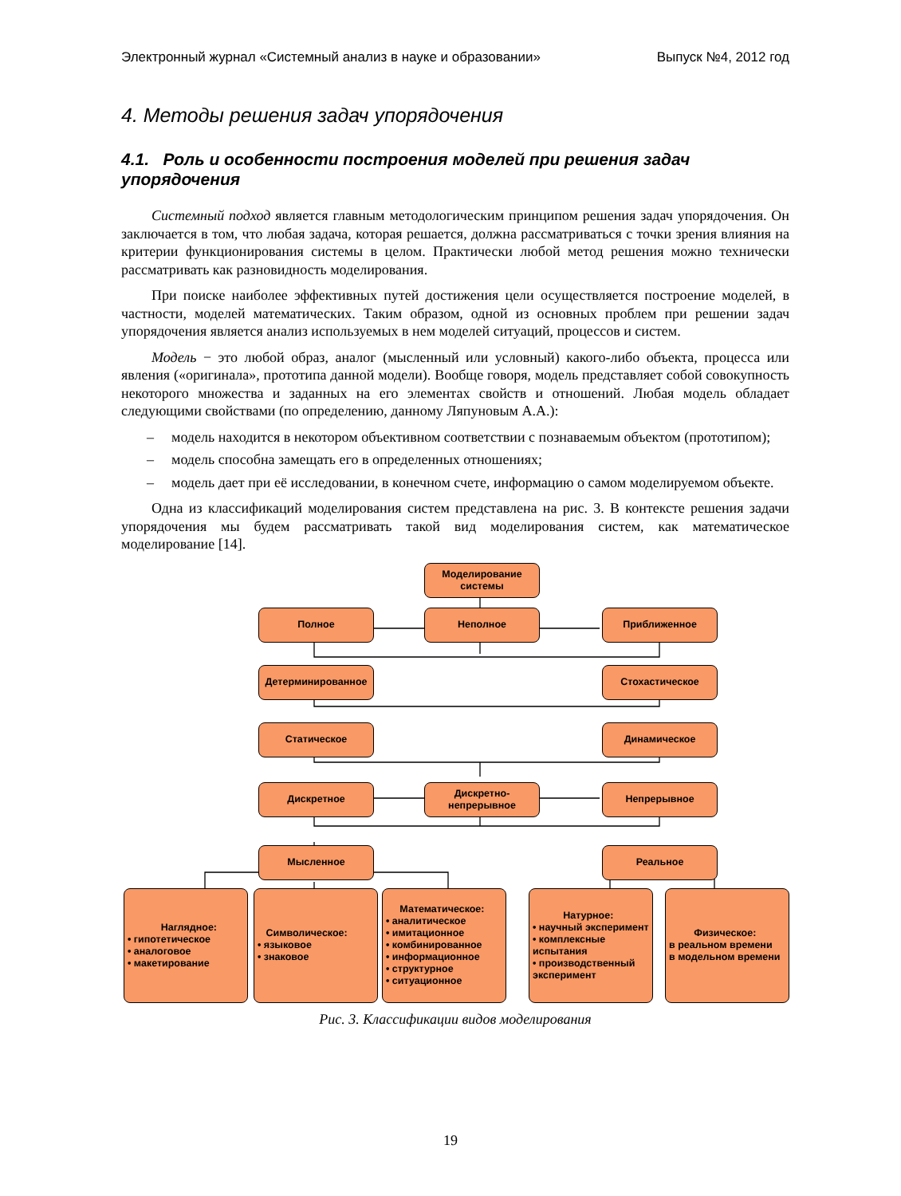Электронный журнал «Системный анализ в науке и образовании» Выпуск №4, 2012 год
4. Методы решения задач упорядочения
4.1. Роль и особенности построения моделей при решения задач упорядочения
Системный подход является главным методологическим принципом решения задач упорядочения. Он заключается в том, что любая задача, которая решается, должна рассматриваться с точки зрения влияния на критерии функционирования системы в целом. Практически любой метод решения можно технически рассматривать как разновидность моделирования.
При поиске наиболее эффективных путей достижения цели осуществляется построение моделей, в частности, моделей математических. Таким образом, одной из основных проблем при решении задач упорядочения является анализ используемых в нем моделей ситуаций, процессов и систем.
Модель − это любой образ, аналог (мысленный или условный) какого-либо объекта, процесса или явления («оригинала», прототипа данной модели). Вообще говоря, модель представляет собой совокупность некоторого множества и заданных на его элементах свойств и отношений. Любая модель обладает следующими свойствами (по определению, данному Ляпуновым А.А.):
– модель находится в некотором объективном соответствии с познаваемым объектом (прототипом);
– модель способна замещать его в определенных отношениях;
– модель дает при её исследовании, в конечном счете, информацию о самом моделируемом объекте.
Одна из классификаций моделирования систем представлена на рис. 3. В контексте решения задачи упорядочения мы будем рассматривать такой вид моделирования систем, как математическое моделирование [14].
Моделирование системы
Полное Неполное Приближенное
Детерминированное Стохастическое
Статическое Динамическое
Дискретное
Дискретно-
непрерывное
Непрерывное
Мысленное Реальное
Наглядное:
• гипотетическое
• аналоговое
• макетирование
Символическое:
• языковое
• знаковое
Математическое:
• аналитическое
• имитационное
• комбинированное
• информационное
• структурное
• ситуационное
Натурное:
• научный эксперимент
• комплексные испытания
• производственный эксперимент
Физическое:
в реальном времени
в модельном времени
Рис. 3. Классификации видов моделирования
19